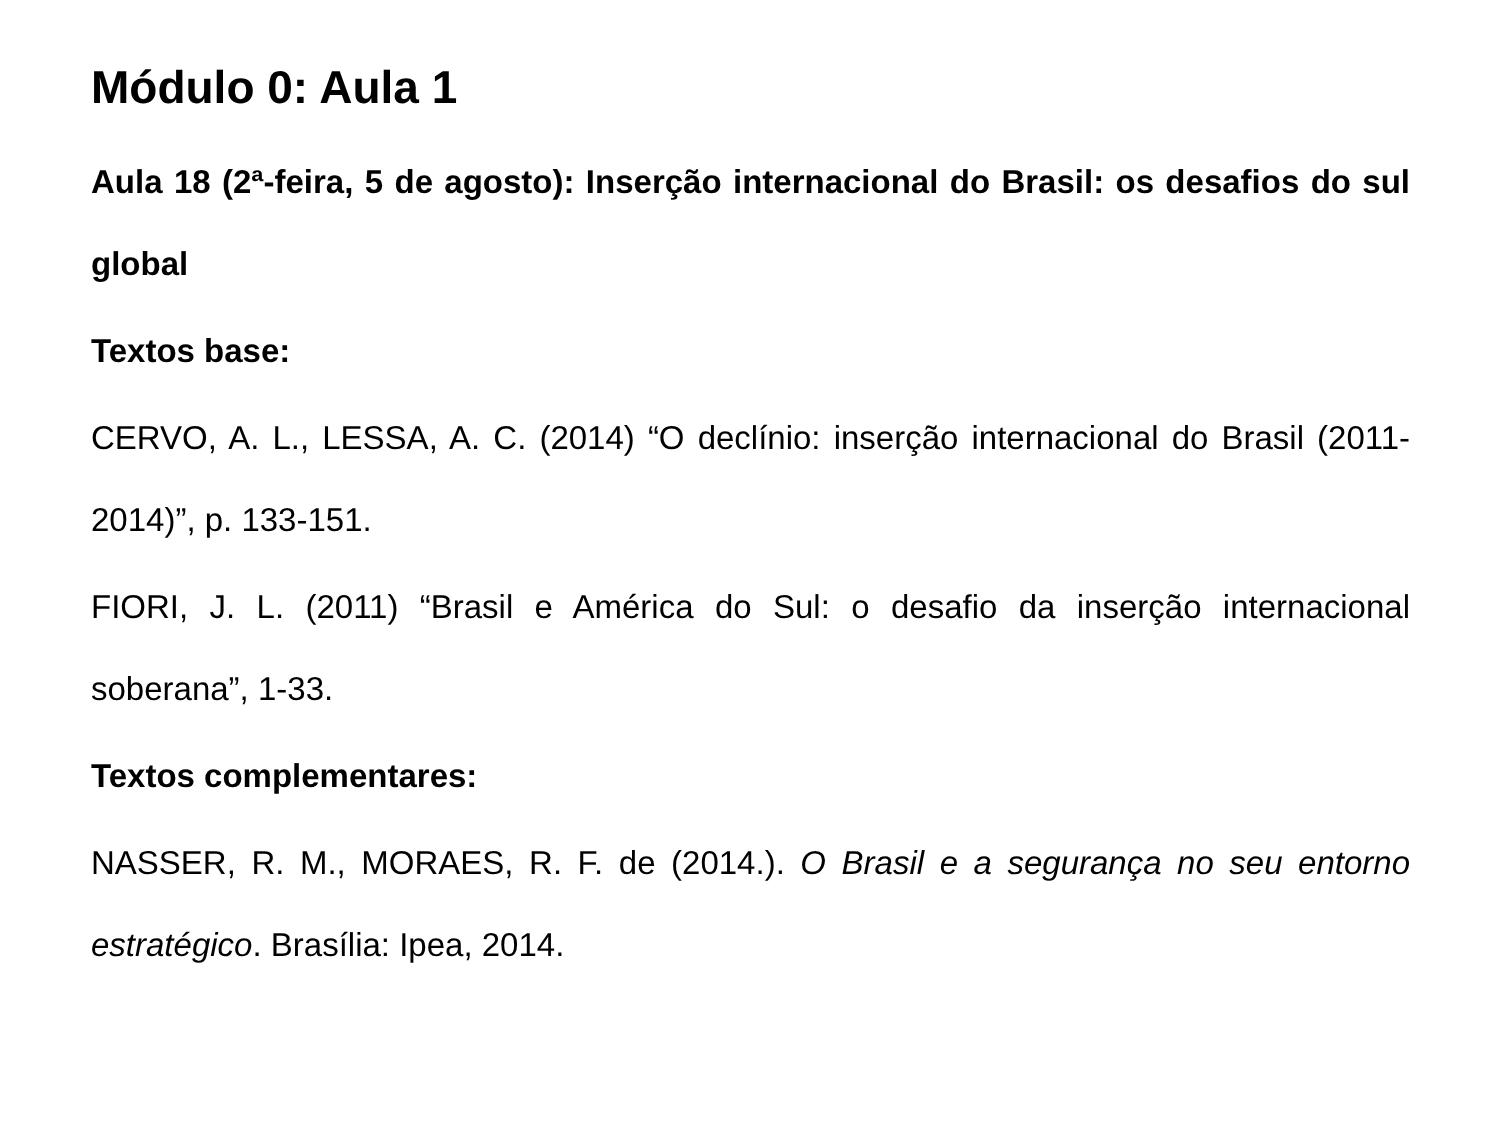Módulo 0: Aula 1
Aula 18 (2ª-feira, 5 de agosto): Inserção internacional do Brasil: os desafios do sul global
Textos base:
CERVO, A. L., LESSA, A. C. (2014) “O declínio: inserção internacional do Brasil (2011-2014)”, p. 133-151.
FIORI, J. L. (2011) “Brasil e América do Sul: o desafio da inserção internacional soberana”, 1-33.
Textos complementares:
NASSER, R. M., MORAES, R. F. de (2014.). O Brasil e a segurança no seu entorno estratégico. Brasília: Ipea, 2014.